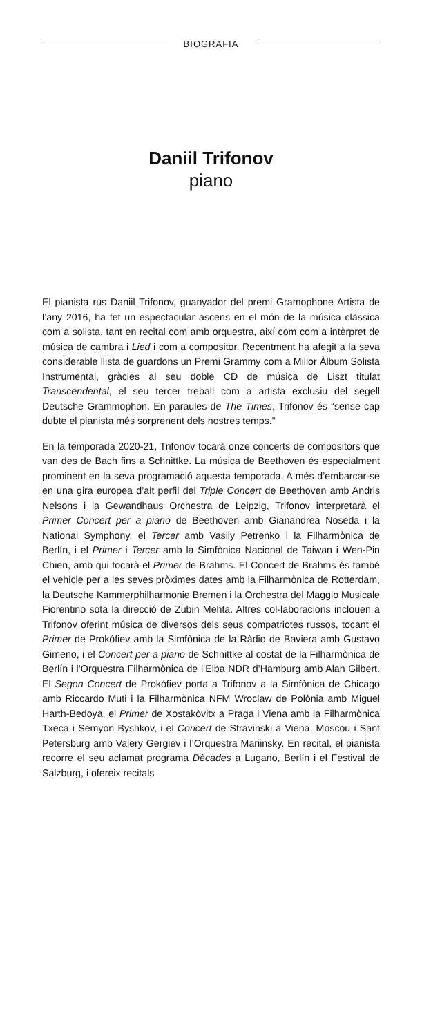BIOGRAFIA
Daniil Trifonov
piano
El pianista rus Daniil Trifonov, guanyador del premi Gramophone Artista de l’any 2016, ha fet un espectacular ascens en el món de la música clàssica com a solista, tant en recital com amb orquestra, així com com a intèrpret de música de cambra i Lied i com a compositor. Recentment ha afegit a la seva considerable llista de guardons un Premi Grammy com a Millor Àlbum Solista Instrumental, gràcies al seu doble CD de música de Liszt titulat Transcendental, el seu tercer treball com a artista exclusiu del segell Deutsche Grammophon. En paraules de The Times, Trifonov és “sense cap dubte el pianista més sorprenent dels nostres temps.”
En la temporada 2020-21, Trifonov tocarà onze concerts de compositors que van des de Bach fins a Schnittke. La música de Beethoven és especialment prominent en la seva programació aquesta temporada. A més d’embarcar-se en una gira europea d’alt perfil del Triple Concert de Beethoven amb Andris Nelsons i la Gewandhaus Orchestra de Leipzig, Trifonov interpretarà el Primer Concert per a piano de Beethoven amb Gianandrea Noseda i la National Symphony, el Tercer amb Vasily Petrenko i la Filharmònica de Berlín, i el Primer i Tercer amb la Simfònica Nacional de Taiwan i Wen-Pin Chien, amb qui tocarà el Primer de Brahms. El Concert de Brahms és també el vehicle per a les seves pròximes dates amb la Filharmònica de Rotterdam, la Deutsche Kammerphilharmonie Bremen i la Orchestra del Maggio Musicale Fiorentino sota la direcció de Zubin Mehta. Altres col·laboracions inclouen a Trifonov oferint música de diversos dels seus compatriotes russos, tocant el Primer de Prokófiev amb la Simfònica de la Ràdio de Baviera amb Gustavo Gimeno, i el Concert per a piano de Schnittke al costat de la Filharmònica de Berlín i l’Orquestra Filharmònica de l’Elba NDR d’Hamburg amb Alan Gilbert. El Segon Concert de Prokófiev porta a Trifonov a la Simfònica de Chicago amb Riccardo Muti i la Filharmònica NFM Wroclaw de Polònia amb Miguel Harth-Bedoya, el Primer de Xostakòvitx a Praga i Viena amb la Filharmònica Txeca i Semyon Byshkov, i el Concert de Stravinski a Viena, Moscou i Sant Petersburg amb Valery Gergiev i l’Orquestra Mariinsky. En recital, el pianista recorre el seu aclamat programa Dècades a Lugano, Berlín i el Festival de Salzburg, i ofereix recitals